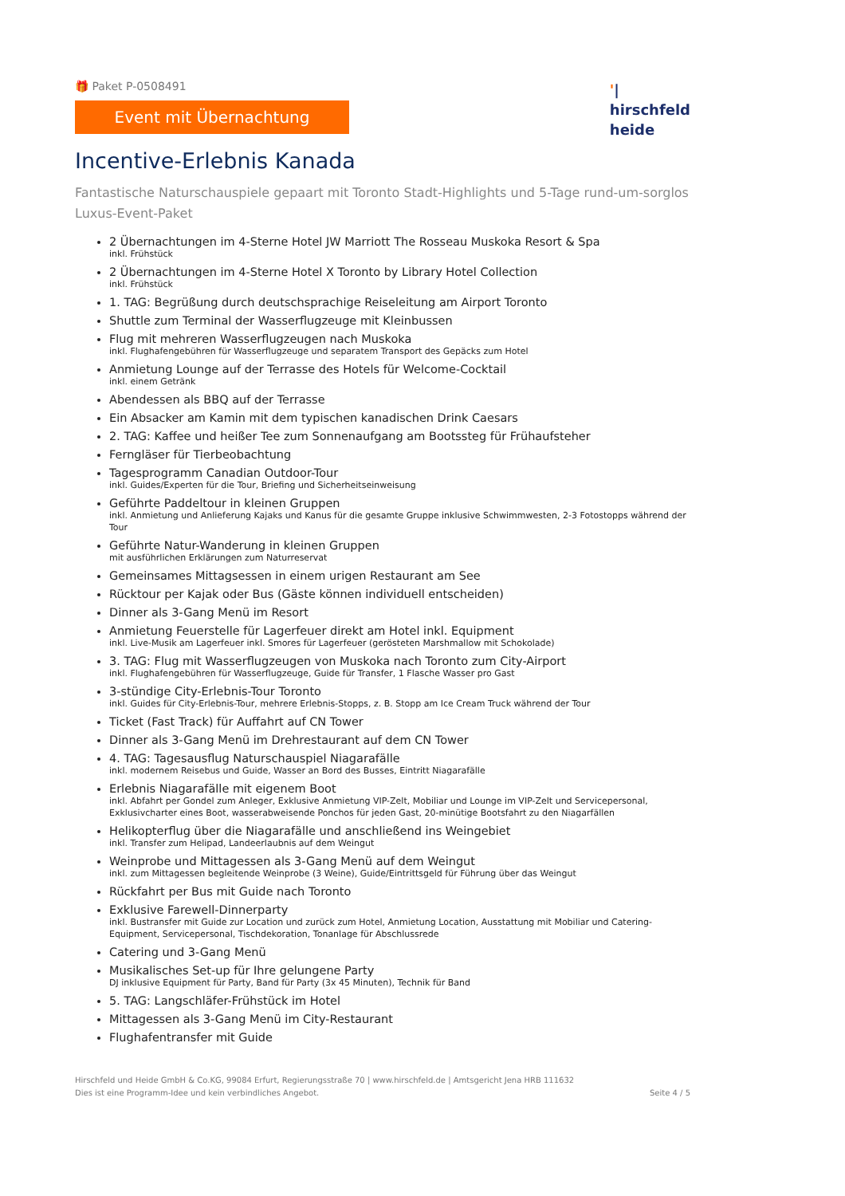🎁 Paket P-0508491
Event mit Übernachtung
'|
hirschfeld
heide
Incentive-Erlebnis Kanada
Fantastische Naturschauspiele gepaart mit Toronto Stadt-Highlights und 5-Tage rund-um-sorglos Luxus-Event-Paket
2 Übernachtungen im 4-Sterne Hotel JW Marriott The Rosseau Muskoka Resort & Spa
inkl. Frühstück
2 Übernachtungen im 4-Sterne Hotel X Toronto by Library Hotel Collection
inkl. Frühstück
1. TAG: Begrüßung durch deutschsprachige Reiseleitung am Airport Toronto
Shuttle zum Terminal der Wasserflugzeuge mit Kleinbussen
Flug mit mehreren Wasserflugzeugen nach Muskoka
inkl. Flughafengebühren für Wasserflugzeuge und separatem Transport des Gepäcks zum Hotel
Anmietung Lounge auf der Terrasse des Hotels für Welcome-Cocktail
inkl. einem Getränk
Abendessen als BBQ auf der Terrasse
Ein Absacker am Kamin mit dem typischen kanadischen Drink Caesars
2. TAG: Kaffee und heißer Tee zum Sonnenaufgang am Bootssteg für Frühaufsteher
Ferngläser für Tierbeobachtung
Tagesprogramm Canadian Outdoor-Tour
inkl. Guides/Experten für die Tour, Briefing und Sicherheitseinweisung
Geführte Paddeltour in kleinen Gruppen
inkl. Anmietung und Anlieferung Kajaks und Kanus für die gesamte Gruppe inklusive Schwimmwesten, 2-3 Fotostopps während der Tour
Geführte Natur-Wanderung in kleinen Gruppen
mit ausführlichen Erklärungen zum Naturreservat
Gemeinsames Mittagsessen in einem urigen Restaurant am See
Rücktour per Kajak oder Bus (Gäste können individuell entscheiden)
Dinner als 3-Gang Menü im Resort
Anmietung Feuerstelle für Lagerfeuer direkt am Hotel inkl. Equipment
inkl. Live-Musik am Lagerfeuer inkl. Smores für Lagerfeuer (gerösteten Marshmallow mit Schokolade)
3. TAG: Flug mit Wasserflugzeugen von Muskoka nach Toronto zum City-Airport
inkl. Flughafengebühren für Wasserflugzeuge, Guide für Transfer, 1 Flasche Wasser pro Gast
3-stündige City-Erlebnis-Tour Toronto
inkl. Guides für City-Erlebnis-Tour, mehrere Erlebnis-Stopps, z. B. Stopp am Ice Cream Truck während der Tour
Ticket (Fast Track) für Auffahrt auf CN Tower
Dinner als 3-Gang Menü im Drehrestaurant auf dem CN Tower
4. TAG: Tagesausflug Naturschauspiel Niagarafälle
inkl. modernem Reisebus und Guide, Wasser an Bord des Busses, Eintritt Niagarafälle
Erlebnis Niagarafälle mit eigenem Boot
inkl. Abfahrt per Gondel zum Anleger, Exklusive Anmietung VIP-Zelt, Mobiliar und Lounge im VIP-Zelt und Servicepersonal, Exklusivcharter eines Boot, wasserabweisende Ponchos für jeden Gast, 20-minütige Bootsfahrt zu den Niagarfällen
Helikopterflug über die Niagarafälle und anschließend ins Weingebiet
inkl. Transfer zum Helipad, Landeerlaubnis auf dem Weingut
Weinprobe und Mittagessen als 3-Gang Menü auf dem Weingut
inkl. zum Mittagessen begleitende Weinprobe (3 Weine), Guide/Eintrittsgeld für Führung über das Weingut
Rückfahrt per Bus mit Guide nach Toronto
Exklusive Farewell-Dinnerparty
inkl. Bustransfer mit Guide zur Location und zurück zum Hotel, Anmietung Location, Ausstattung mit Mobiliar und Catering-Equipment, Servicepersonal, Tischdekoration, Tonanlage für Abschlussrede
Catering und 3-Gang Menü
Musikalisches Set-up für Ihre gelungene Party
DJ inklusive Equipment für Party, Band für Party (3x 45 Minuten), Technik für Band
5. TAG: Langschläfer-Frühstück im Hotel
Mittagessen als 3-Gang Menü im City-Restaurant
Flughafentransfer mit Guide
Hirschfeld und Heide GmbH & Co.KG, 99084 Erfurt, Regierungsstraße 70 | www.hirschfeld.de | Amtsgericht Jena HRB 111632
Dies ist eine Programm-Idee und kein verbindliches Angebot.
Seite 4 / 5